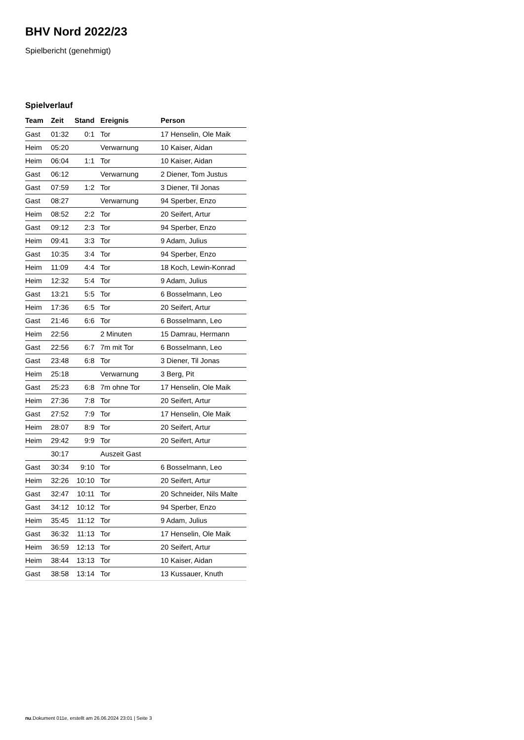BHV Nord 2022/23
Spielbericht (genehmigt)
Spielverlauf
| Team | Zeit | Stand | Ereignis | Person |
| --- | --- | --- | --- | --- |
| Gast | 01:32 | 0:1 | Tor | 17 Henselin, Ole Maik |
| Heim | 05:20 | | Verwarnung | 10 Kaiser, Aidan |
| Heim | 06:04 | 1:1 | Tor | 10 Kaiser, Aidan |
| Gast | 06:12 | | Verwarnung | 2 Diener, Tom Justus |
| Gast | 07:59 | 1:2 | Tor | 3 Diener, Til Jonas |
| Gast | 08:27 | | Verwarnung | 94 Sperber, Enzo |
| Heim | 08:52 | 2:2 | Tor | 20 Seifert, Artur |
| Gast | 09:12 | 2:3 | Tor | 94 Sperber, Enzo |
| Heim | 09:41 | 3:3 | Tor | 9 Adam, Julius |
| Gast | 10:35 | 3:4 | Tor | 94 Sperber, Enzo |
| Heim | 11:09 | 4:4 | Tor | 18 Koch, Lewin-Konrad |
| Heim | 12:32 | 5:4 | Tor | 9 Adam, Julius |
| Gast | 13:21 | 5:5 | Tor | 6 Bosselmann, Leo |
| Heim | 17:36 | 6:5 | Tor | 20 Seifert, Artur |
| Gast | 21:46 | 6:6 | Tor | 6 Bosselmann, Leo |
| Heim | 22:56 | | 2 Minuten | 15 Damrau, Hermann |
| Gast | 22:56 | 6:7 | 7m mit Tor | 6 Bosselmann, Leo |
| Gast | 23:48 | 6:8 | Tor | 3 Diener, Til Jonas |
| Heim | 25:18 | | Verwarnung | 3 Berg, Pit |
| Gast | 25:23 | 6:8 | 7m ohne Tor | 17 Henselin, Ole Maik |
| Heim | 27:36 | 7:8 | Tor | 20 Seifert, Artur |
| Gast | 27:52 | 7:9 | Tor | 17 Henselin, Ole Maik |
| Heim | 28:07 | 8:9 | Tor | 20 Seifert, Artur |
| Heim | 29:42 | 9:9 | Tor | 20 Seifert, Artur |
| | 30:17 | | Auszeit Gast | |
| Gast | 30:34 | 9:10 | Tor | 6 Bosselmann, Leo |
| Heim | 32:26 | 10:10 | Tor | 20 Seifert, Artur |
| Gast | 32:47 | 10:11 | Tor | 20 Schneider, Nils Malte |
| Gast | 34:12 | 10:12 | Tor | 94 Sperber, Enzo |
| Heim | 35:45 | 11:12 | Tor | 9 Adam, Julius |
| Gast | 36:32 | 11:13 | Tor | 17 Henselin, Ole Maik |
| Heim | 36:59 | 12:13 | Tor | 20 Seifert, Artur |
| Heim | 38:44 | 13:13 | Tor | 10 Kaiser, Aidan |
| Gast | 38:58 | 13:14 | Tor | 13 Kussauer, Knuth |
nu.Dokument 011e, erstellt am 26.06.2024 23:01 | Seite 3